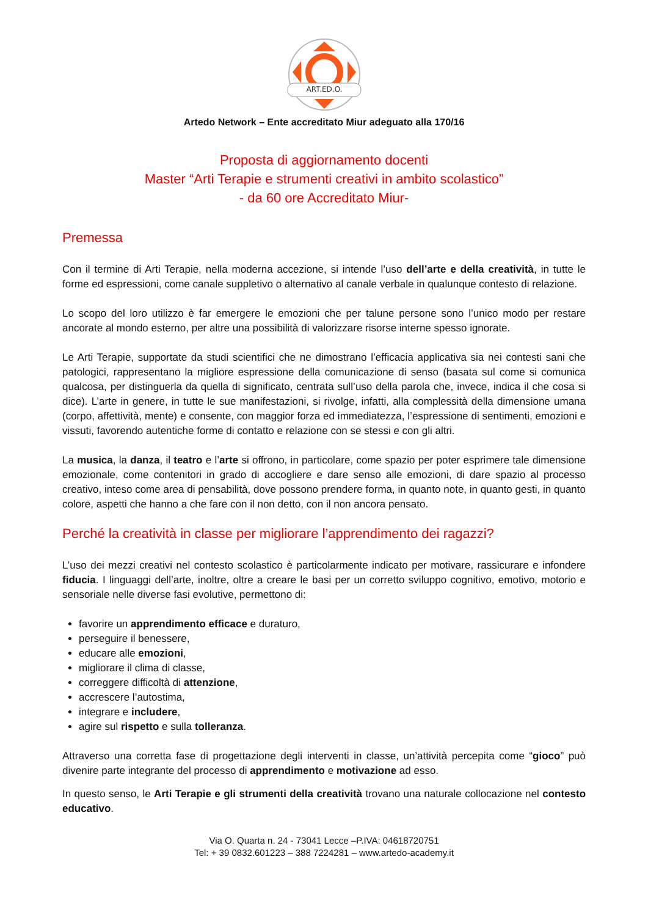ART.ED.O.
Artedo Network – Ente accreditato Miur adeguato alla 170/16
Proposta di aggiornamento docenti
Master “Arti Terapie e strumenti creativi in ambito scolastico”
- da 60 ore Accreditato Miur-
Premessa
Con il termine di Arti Terapie, nella moderna accezione, si intende l’uso dell’arte e della creatività, in tutte le forme ed espressioni, come canale suppletivo o alternativo al canale verbale in qualunque contesto di relazione.
Lo scopo del loro utilizzo è far emergere le emozioni che per talune persone sono l’unico modo per restare ancorate al mondo esterno, per altre una possibilità di valorizzare risorse interne spesso ignorate.
Le Arti Terapie, supportate da studi scientifici che ne dimostrano l’efficacia applicativa sia nei contesti sani che patologici, rappresentano la migliore espressione della comunicazione di senso (basata sul come si comunica qualcosa, per distinguerla da quella di significato, centrata sull’uso della parola che, invece, indica il che cosa si dice). L’arte in genere, in tutte le sue manifestazioni, si rivolge, infatti, alla complessità della dimensione umana (corpo, affettività, mente) e consente, con maggior forza ed immediatezza, l’espressione di sentimenti, emozioni e vissuti, favorendo autentiche forme di contatto e relazione con se stessi e con gli altri.
La musica, la danza, il teatro e l’arte si offrono, in particolare, come spazio per poter esprimere tale dimensione emozionale, come contenitori in grado di accogliere e dare senso alle emozioni, di dare spazio al processo creativo, inteso come area di pensabilità, dove possono prendere forma, in quanto note, in quanto gesti, in quanto colore, aspetti che hanno a che fare con il non detto, con il non ancora pensato.
Perché la creatività in classe per migliorare l’apprendimento dei ragazzi?
L’uso dei mezzi creativi nel contesto scolastico è particolarmente indicato per motivare, rassicurare e infondere fiducia. I linguaggi dell’arte, inoltre, oltre a creare le basi per un corretto sviluppo cognitivo, emotivo, motorio e sensoriale nelle diverse fasi evolutive, permettono di:
favorire un apprendimento efficace e duraturo,
perseguire il benessere,
educare alle emozioni,
migliorare il clima di classe,
correggere difficoltà di attenzione,
accrescere l’autostima,
integrare e includere,
agire sul rispetto e sulla tolleranza.
Attraverso una corretta fase di progettazione degli interventi in classe, un’attività percepita come “gioco” può divenire parte integrante del processo di apprendimento e motivazione ad esso.
In questo senso, le Arti Terapie e gli strumenti della creatività trovano una naturale collocazione nel contesto educativo.
Via O. Quarta n. 24 - 73041 Lecce –P.IVA: 04618720751
Tel: + 39 0832.601223 – 388 7224281 – www.artedo-academy.it